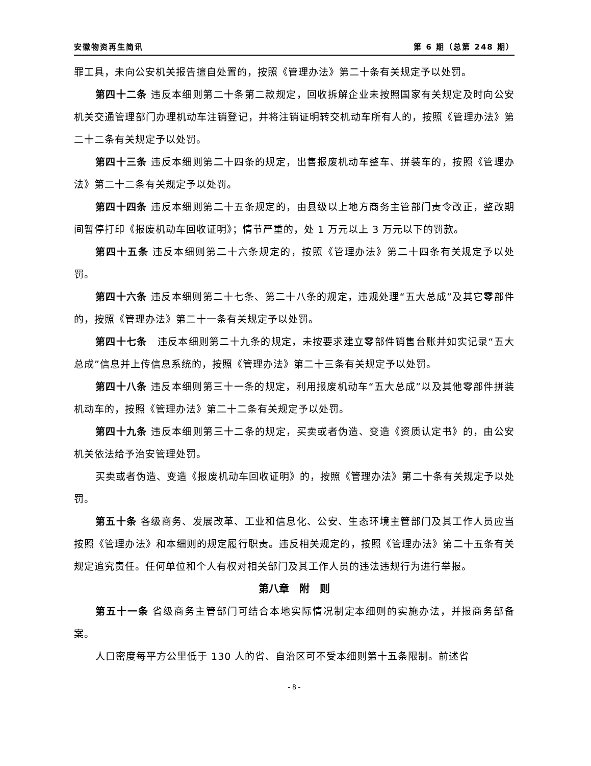安徽物资再生简讯 第 6 期（总第 248 期）
罪工具，未向公安机关报告擅自处置的，按照《管理办法》第二十条有关规定予以处罚。
第四十二条 违反本细则第二十条第二款规定，回收拆解企业未按照国家有关规定及时向公安机关交通管理部门办理机动车注销登记，并将注销证明转交机动车所有人的，按照《管理办法》第二十二条有关规定予以处罚。
第四十三条 违反本细则第二十四条的规定，出售报废机动车整车、拼装车的，按照《管理办法》第二十二条有关规定予以处罚。
第四十四条 违反本细则第二十五条规定的，由县级以上地方商务主管部门责令改正，整改期间暂停打印《报废机动车回收证明》；情节严重的，处 1 万元以上 3 万元以下的罚款。
第四十五条 违反本细则第二十六条规定的，按照《管理办法》第二十四条有关规定予以处罚。
第四十六条 违反本细则第二十七条、第二十八条的规定，违规处理“五大总成”及其它零部件的，按照《管理办法》第二十一条有关规定予以处罚。
第四十七条　违反本细则第二十九条的规定，未按要求建立零部件销售台账并如实记录“五大总成”信息并上传信息系统的，按照《管理办法》第二十三条有关规定予以处罚。
第四十八条 违反本细则第三十一条的规定，利用报废机动车“五大总成”以及其他零部件拼装机动车的，按照《管理办法》第二十二条有关规定予以处罚。
第四十九条 违反本细则第三十二条的规定，买卖或者伪造、变造《资质认定书》的，由公安机关依法给予治安管理处罚。
买卖或者伪造、变造《报废机动车回收证明》的，按照《管理办法》第二十条有关规定予以处罚。
第五十条 各级商务、发展改革、工业和信息化、公安、生态环境主管部门及其工作人员应当按照《管理办法》和本细则的规定履行职责。违反相关规定的，按照《管理办法》第二十五条有关规定追究责任。任何单位和个人有权对相关部门及其工作人员的违法违规行为进行举报。
第八章　附　则
第五十一条 省级商务主管部门可结合本地实际情况制定本细则的实施办法，并报商务部备案。
人口密度每平方公里低于 130 人的省、自治区可不受本细则第十五条限制。前述省
- 8 -